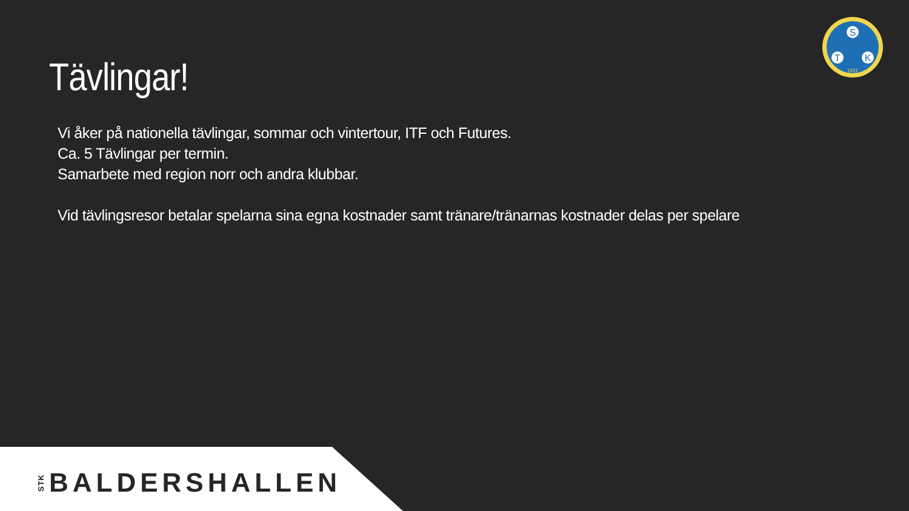S
T
K
1921
Tävlingar!
Vi åker på nationella tävlingar, sommar och vintertour, ITF och Futures.
Ca. 5 Tävlingar per termin.
Samarbete med region norr och andra klubbar.
Vid tävlingsresor betalar spelarna sina egna kostnader samt tränare/tränarnas kostnader delas per spelare
STK BALDERSHALLEN